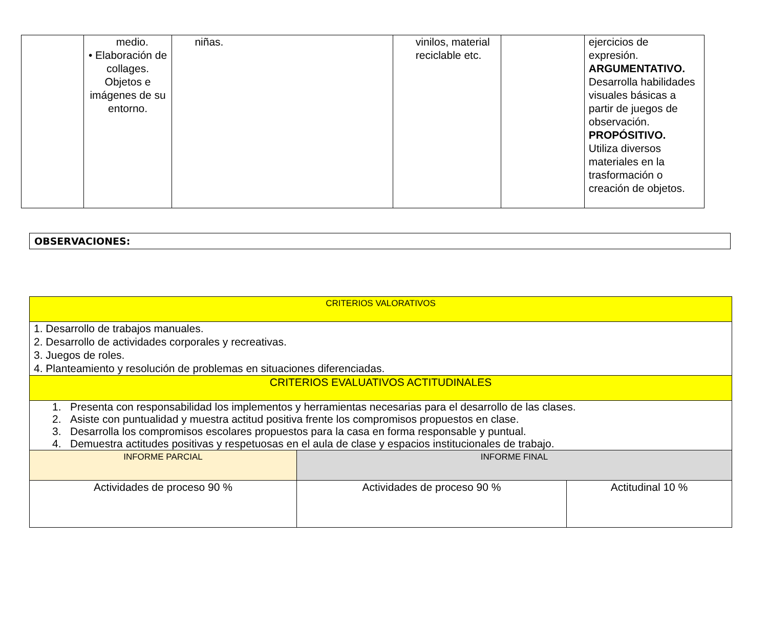| | medio. • Elaboración de collages. Objetos e imágenes de su entorno. | niñas. | vinilos, material reciclable etc. | | ejercicios de expresión. ARGUMENTATIVO. Desarrolla habilidades visuales básicas a partir de juegos de observación. PROPÓSITIVO. Utiliza diversos materiales en la trasformación o creación de objetos. |
OBSERVACIONES:
| CRITERIOS VALORATIVOS | | |
| 1. Desarrollo de trabajos manuales. 2. Desarrollo de actividades corporales y recreativas. 3. Juegos de roles. 4. Planteamiento y resolución de problemas en situaciones diferenciadas. | | |
| CRITERIOS EVALUATIVOS ACTITUDINALES | | |
| 1. Presenta con responsabilidad los implementos y herramientas necesarias para el desarrollo de las clases. 2. Asiste con puntualidad y muestra actitud positiva frente los compromisos propuestos en clase. 3. Desarrolla los compromisos escolares propuestos para la casa en forma responsable y puntual. 4. Demuestra actitudes positivas y respetuosas en el aula de clase y espacios institucionales de trabajo. | | |
| INFORME PARCIAL | INFORME FINAL | |
| Actividades de proceso 90 % | Actividades de proceso 90 % | Actitudinal 10 % |